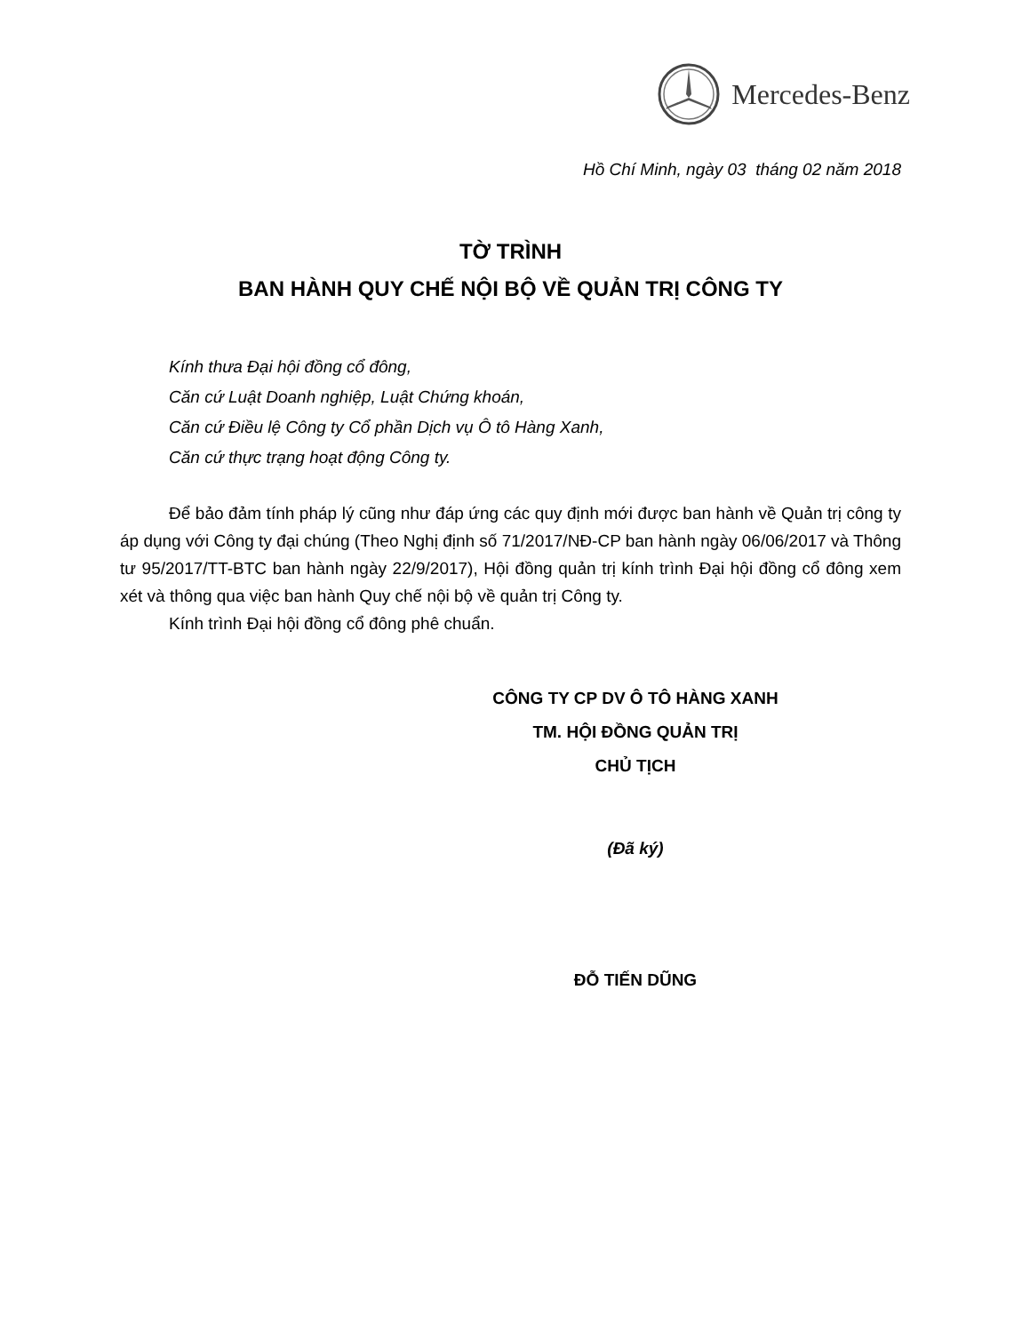Mercedes-Benz
Hồ Chí Minh, ngày 03 tháng 02 năm 2018
TỜ TRÌNH
BAN HÀNH QUY CHẾ NỘI BỘ VỀ QUẢN TRỊ CÔNG TY
Kính thưa Đại hội đồng cổ đông,
Căn cứ Luật Doanh nghiệp, Luật Chứng khoán,
Căn cứ Điều lệ Công ty Cổ phần Dịch vụ Ô tô Hàng Xanh,
Căn cứ thực trạng hoạt động Công ty.
Để bảo đảm tính pháp lý cũng như đáp ứng các quy định mới được ban hành về Quản trị công ty áp dụng với Công ty đại chúng (Theo Nghị định số 71/2017/NĐ-CP ban hành ngày 06/06/2017 và Thông tư 95/2017/TT-BTC ban hành ngày 22/9/2017), Hội đồng quản trị kính trình Đại hội đồng cổ đông xem xét và thông qua việc ban hành Quy chế nội bộ về quản trị Công ty.
Kính trình Đại hội đồng cổ đông phê chuẩn.
CÔNG TY CP DV Ô TÔ HÀNG XANH
TM. HỘI ĐỒNG QUẢN TRỊ
CHỦ TỊCH
(Đã ký)
ĐỖ TIẾN DŨNG